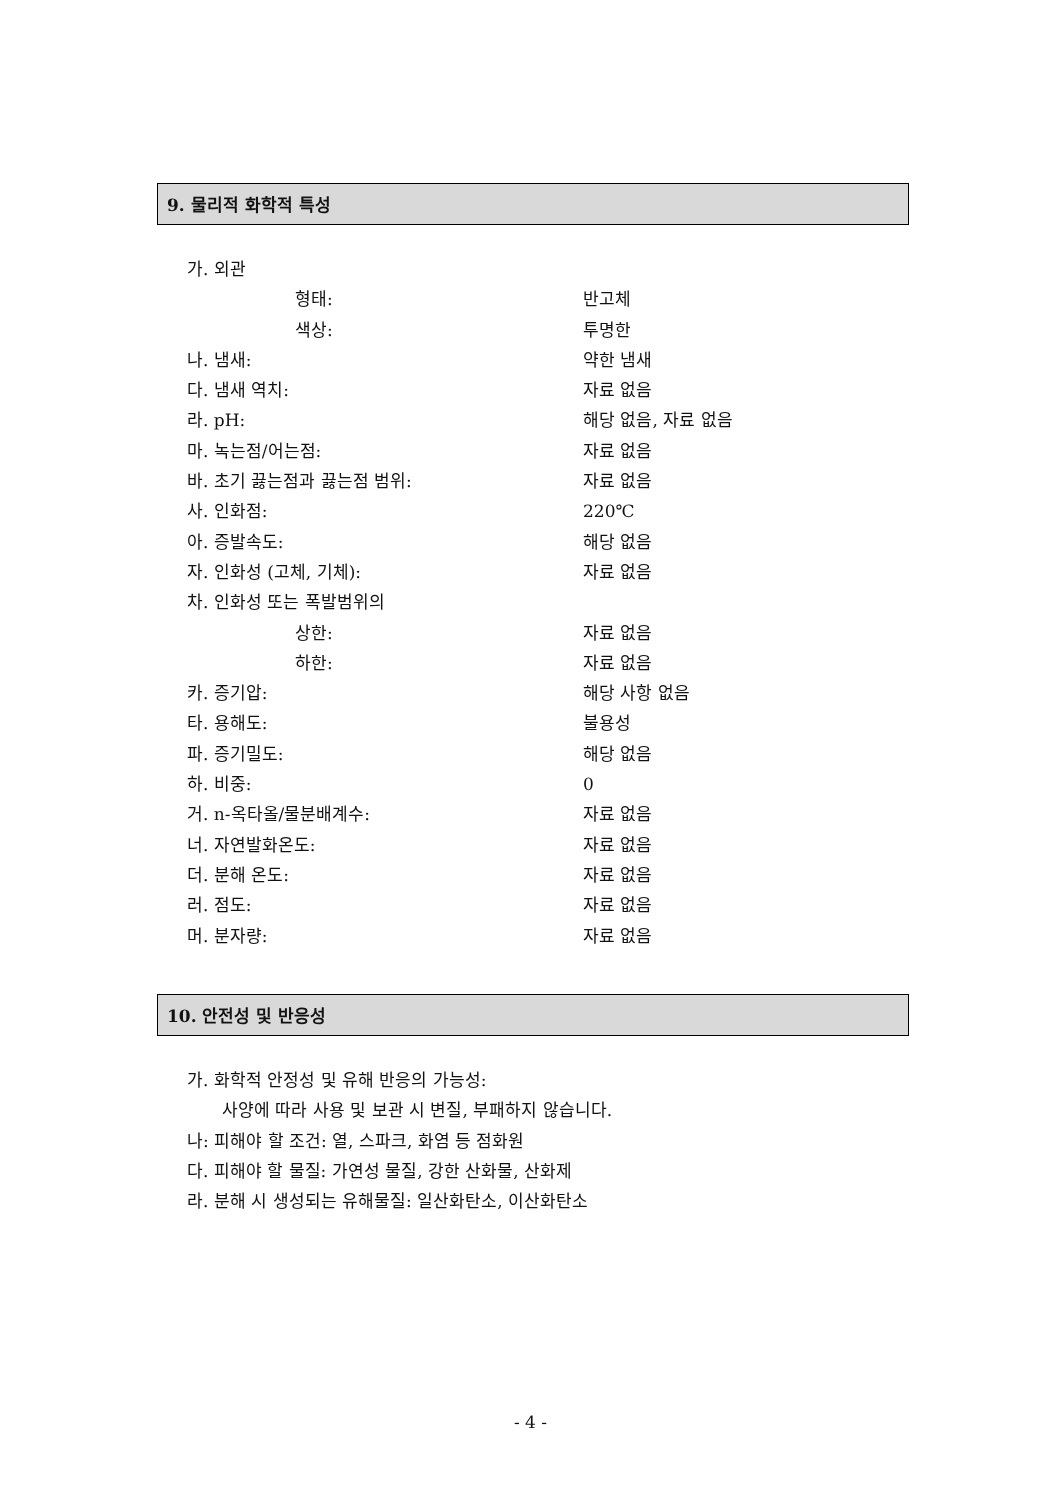9. 물리적 화학적 특성
가. 외관
형태: 반고체
색상: 투명한
나. 냄새: 약한 냄새
다. 냄새 역치: 자료 없음
라. pH: 해당 없음, 자료 없음
마. 녹는점/어는점: 자료 없음
바. 초기 끓는점과 끓는점 범위: 자료 없음
사. 인화점: 220℃
아. 증발속도: 해당 없음
자. 인화성 (고체, 기체): 자료 없음
차. 인화성 또는 폭발범위의
상한: 자료 없음
하한: 자료 없음
카. 증기압: 해당 사항 없음
타. 용해도: 불용성
파. 증기밀도: 해당 없음
하. 비중: 0
거. n-옥타올/물분배계수: 자료 없음
너. 자연발화온도: 자료 없음
더. 분해 온도: 자료 없음
러. 점도: 자료 없음
머. 분자량: 자료 없음
10. 안전성 및 반응성
가. 화학적 안정성 및 유해 반응의 가능성:
사양에 따라 사용 및 보관 시 변질, 부패하지 않습니다.
나: 피해야 할 조건: 열, 스파크, 화염 등 점화원
다. 피해야 할 물질: 가연성 물질, 강한 산화물, 산화제
라. 분해 시 생성되는 유해물질: 일산화탄소, 이산화탄소
- 4 -